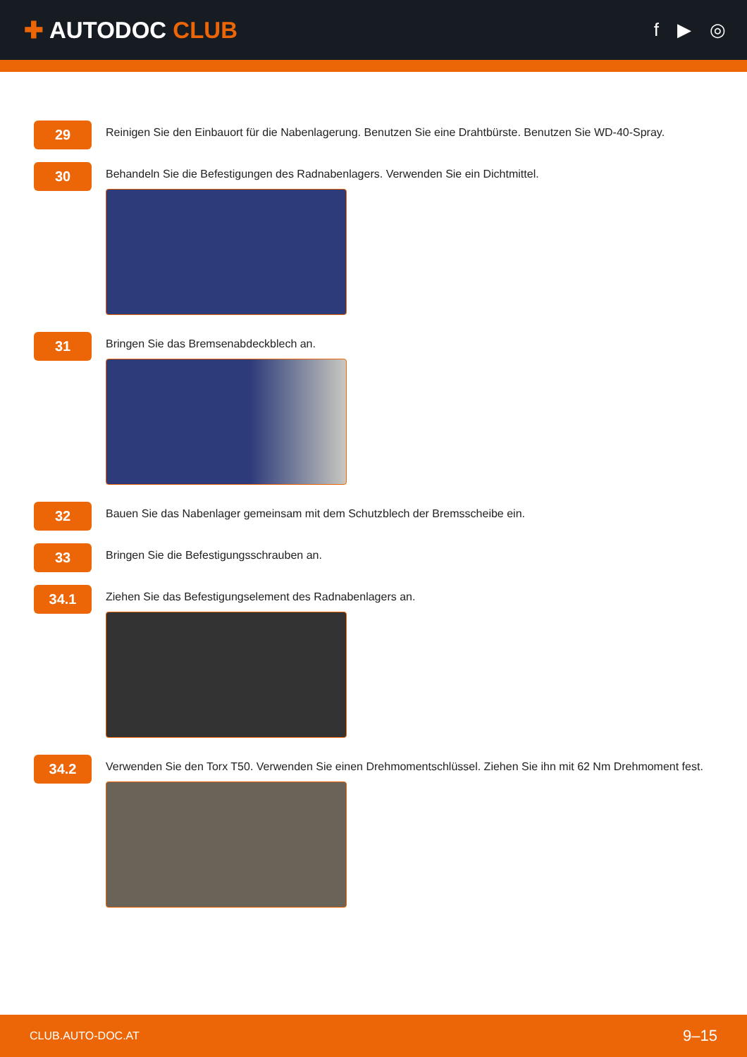✚ AUTODOC CLUB
f ▶ ◎
29
Reinigen Sie den Einbauort für die Nabenlagerung. Benutzen Sie eine Drahtbürste. Benutzen Sie WD-40-Spray.
30
Behandeln Sie die Befestigungen des Radnabenlagers. Verwenden Sie ein Dichtmittel.
31
Bringen Sie das Bremsenabdeckblech an.
32
Bauen Sie das Nabenlager gemeinsam mit dem Schutzblech der Bremsscheibe ein.
33
Bringen Sie die Befestigungsschrauben an.
34.1
Ziehen Sie das Befestigungselement des Radnabenlagers an.
34.2
Verwenden Sie den Torx T50. Verwenden Sie einen Drehmomentschlüssel. Ziehen Sie ihn mit 62 Nm Drehmoment fest.
CLUB.AUTO-DOC.AT 9–15